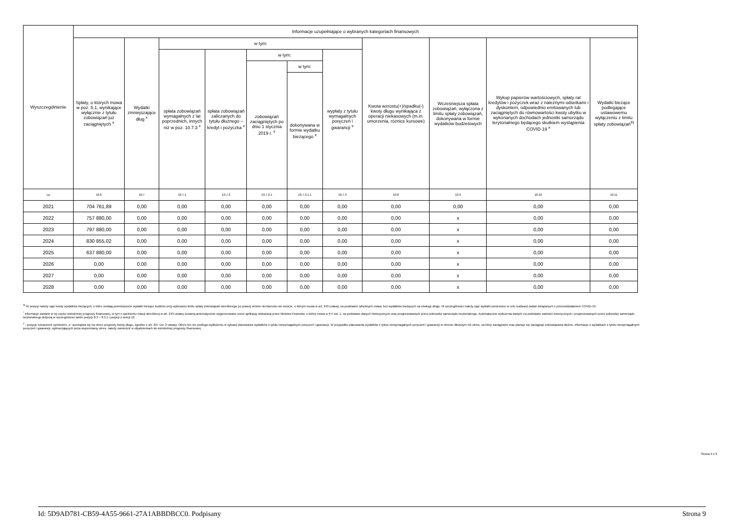| Wyszczególnienie | Informacje uzupełniające o wybranych kategoriach finansowych | | | | | | | | | | |
| --- | --- | --- | --- | --- | --- | --- | --- | --- | --- | --- | --- |
| | Spłaty, o których mowa w poz. 5.1, wynikające wyłącznie z tytułu zobowiązań już zaciągniętych <sup>x</sup> | Wydatki zmniejszające dług <sup>x</sup> | w tym: | | | | | Kwota wzrostu(+)/spadku(-) kwoty długu wynikająca z operacji niekasowych (m.in. umorzenia, różnice kursowe) | Wcześniejsza spłata zobowiązań, wyłączona z limitu spłaty zobowiązań, dokonywana w formie wydatków budżetowych | Wykup papierów wartościowych, spłaty rat kredytów i pożyczek wraz z należnymi odsetkami i dyskontem, odpowiednio emitowanych lub zaciągniętych do równowartości kwoty ubytku w wykonanych dochodach jednostki samorządu terytorialnego będącego skutkiem wystąpienia COVID-19 <sup>x</sup> | Wydatki bieżące podlegające ustawowemu wyłączeniu z limitu spłaty zobowiązań<sup>9)</sup> |
| | | | spłata zobowiązań wymagalnych z lat poprzednich, innych niż w poz. 10.7.3 <sup>x</sup> | spłata zobowiązań zaliczanych do tytułu dłużnego – kredyt i pożyczka <sup>x</sup> | w tym: | | wypłaty z tytułu wymagalnych poręczeń i gwarancji <sup>x</sup> | | | | |
| | | | | | zobowiązań zaciągniętych po dniu 1 stycznia 2019 r. <sup>x</sup> | w tym: | | | | | |
| | | | | | | dokonywana w formie wydatku bieżącego <sup>x</sup> | | | | | |
| Lp | 10.6 | 10.7 | 10.7.1 | 10.7.2 | 10.7.2.1 | 10.7.2.1.1 | 10.7.3 | 10.8 | 10.9 | 10.10 | 10.11 |
| 2021 | 704 761,89 | 0,00 | 0,00 | 0,00 | 0,00 | 0,00 | 0,00 | 0,00 | 0,00 | 0,00 | 0,00 |
| 2022 | 757 880,00 | 0,00 | 0,00 | 0,00 | 0,00 | 0,00 | 0,00 | 0,00 | x | 0,00 | 0,00 |
| 2023 | 797 880,00 | 0,00 | 0,00 | 0,00 | 0,00 | 0,00 | 0,00 | 0,00 | x | 0,00 | 0,00 |
| 2024 | 830 855,02 | 0,00 | 0,00 | 0,00 | 0,00 | 0,00 | 0,00 | 0,00 | x | 0,00 | 0,00 |
| 2025 | 637 880,00 | 0,00 | 0,00 | 0,00 | 0,00 | 0,00 | 0,00 | 0,00 | x | 0,00 | 0,00 |
| 2026 | 0,00 | 0,00 | 0,00 | 0,00 | 0,00 | 0,00 | 0,00 | 0,00 | x | 0,00 | 0,00 |
| 2027 | 0,00 | 0,00 | 0,00 | 0,00 | 0,00 | 0,00 | 0,00 | 0,00 | x | 0,00 | 0,00 |
| 2028 | 0,00 | 0,00 | 0,00 | 0,00 | 0,00 | 0,00 | 0,00 | 0,00 | x | 0,00 | 0,00 |
<sup>9)</sup> W pozycji należy ująć kwoty wydatków bieżących, o które zostają pomniejszone wydatki bieżące budżetu przy wyliczaniu limitu spłaty zobowiązań określonego po prawej stronie nierówności we wzorze, o którym mowa w art. 243 ustawy, na podstawie odrębnych ustaw, bez wydatków bieżących na obsługę długu. W szczególności należy ująć wydatki poniesione w celu realizacji zadań związanych z przeciwdziałaniem COVID-19.
<sup>*</sup> Informacje zawarte w tej części wieloletniej prognozy finansowej, w tym o spełnieniu relacji określonej w art. 243 ustawy zostaną automatycznie wygenerowane przez aplikację wskazaną przez Ministra Finansów, o której mowa w § 4 ust. 1, na podstawie danych historycznych oraz prognozowanych przez jednostkę samorządu terytorialnego. Automatyczne wyliczenia danych na podstawie wartości historycznych i prognozowanych przez jednostkę samorządu terytorialnego dotyczą w szczególności także pozycji 8.3 – 8.3.1 i pozycji z sekcji 12.
<sup>x</sup> - pozycje oznaczone symbolem „x” sporządza się na okres prognozy kwoty długu, zgodnie z art. 227 ust. 2 ustawy. Okres ten nie podlega wydłużeniu w sytuacji planowania wydatków z tytułu niewymagalnych poręczeń i gwarancji. W przypadku planowania wydatków z tytułu niewymagalnych poręczeń i gwarancji w okresie dłuższym niż okres, na który zaciągnięto oraz planuje się zaciągnąć zobowiązania dłużne, informacje o wydatkach z tytułu niewymagalnych poręczeń i gwarancji, wykraczających poza wspomniany okres, należy zamieścić w objaśnieniach do wieloletniej prognozy finansowej.
Strona 9 z 9
Id: 5D9AD781-CB59-4A55-9661-27A1ABBDBCC0. Podpisany Strona 9